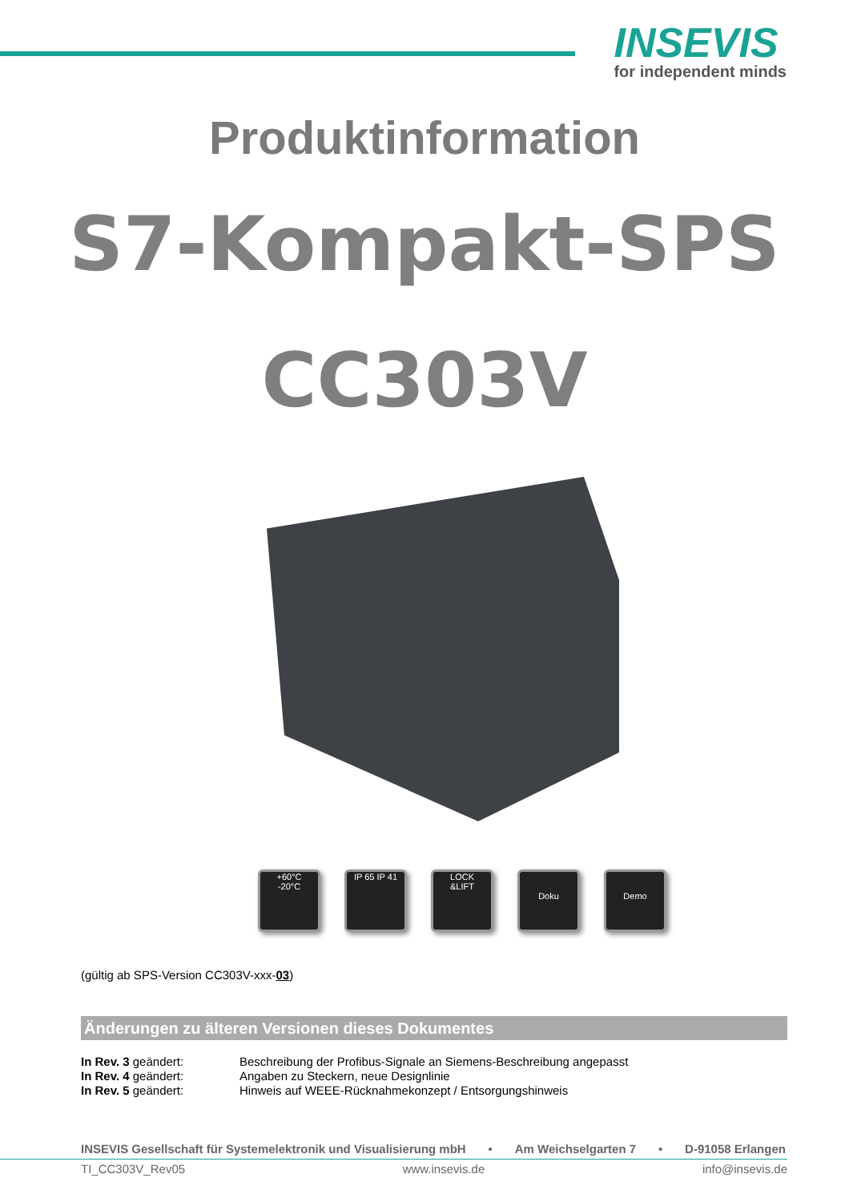INSEVIS
for independent minds
Produktinformation
S7-Kompakt-SPS
CC303V
+60°C
-20°C
IP 65 IP 41
LOCK
&LIFT
Doku
Demo
(gültig ab SPS-Version CC303V-xxx-03)
Änderungen zu älteren Versionen dieses Dokumentes
| In Rev. 3 geändert: | Beschreibung der Profibus-Signale an Siemens-Beschreibung angepasst |
| In Rev. 4 geändert: | Angaben zu Steckern, neue Designlinie |
| In Rev. 5 geändert: | Hinweis auf WEEE-Rücknahmekonzept / Entsorgungshinweis |
INSEVIS Gesellschaft für Systemelektronik und Visualisierung mbH • Am Weichselgarten 7 • D-91058 Erlangen
TI_CC303V_Rev05 www.insevis.de info@insevis.de